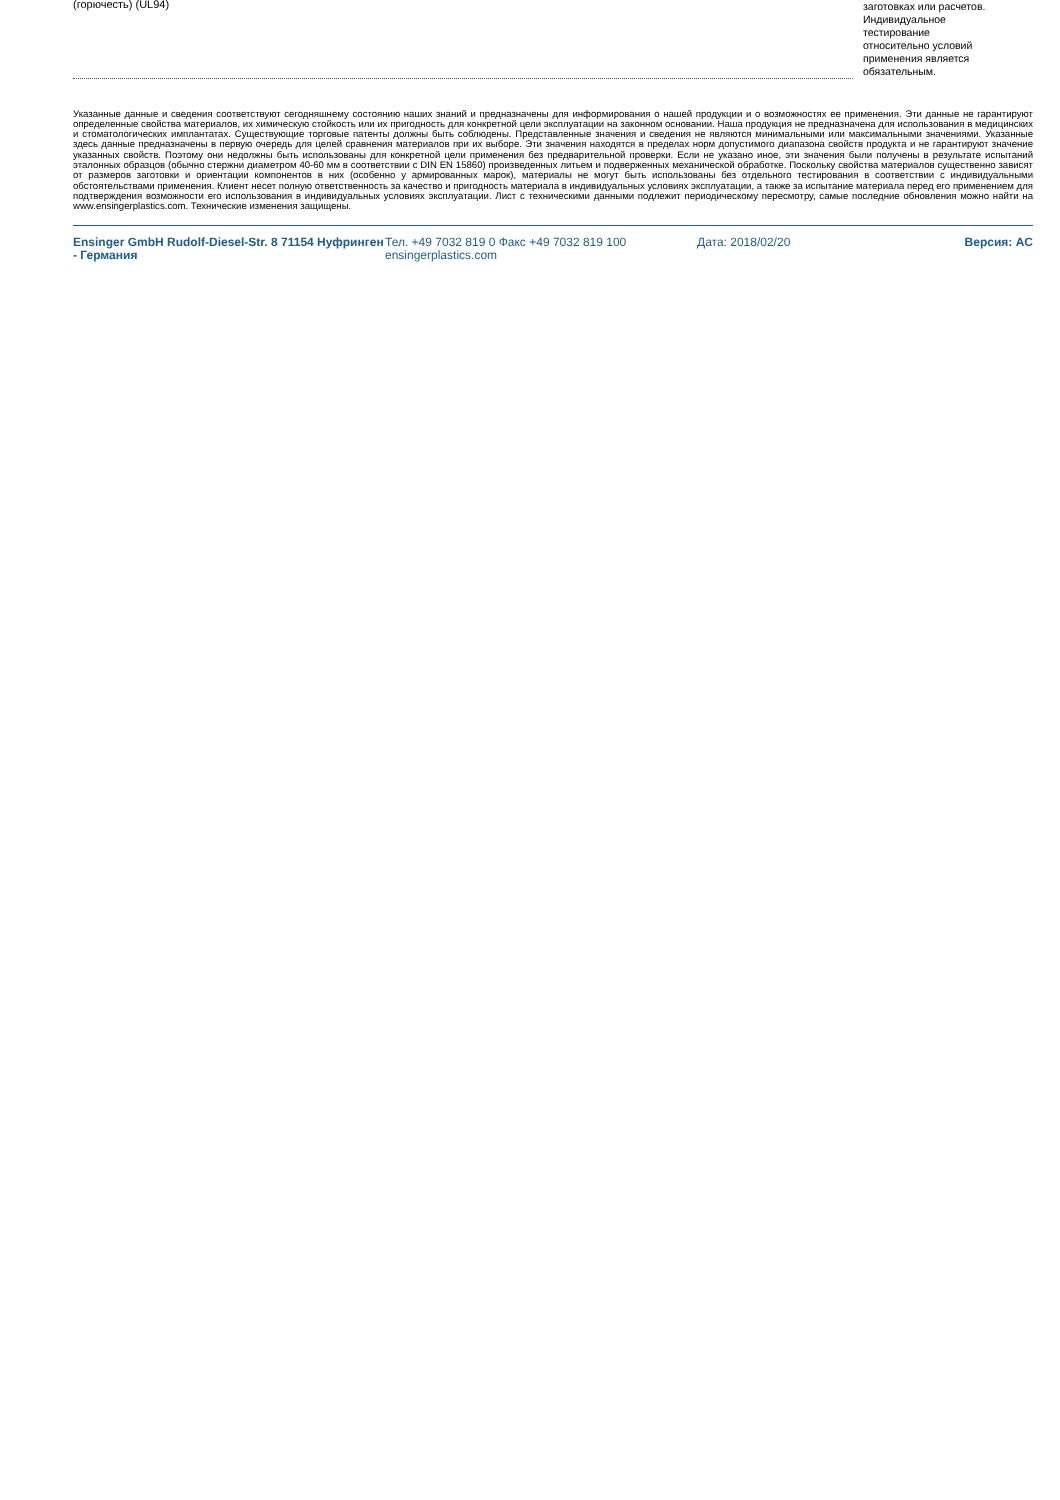| (горючесть) (UL94) | | заготовках или расчетов. Индивидуальное тестирование относительно условий применения является обязательным. |
Указанные данные и сведения соответствуют сегодняшнему состоянию наших знаний и предназначены для информирования о нашей продукции и о возможностях ее применения. Эти данные не гарантируют определенные свойства материалов, их химическую стойкость или их пригодность для конкретной цели эксплуатации на законном основании. Наша продукция не предназначена для использования в медицинских и стоматологических имплантатах. Существующие торговые патенты должны быть соблюдены. Представленные значения и сведения не являются минимальными или максимальными значениями. Указанные здесь данные предназначены в первую очередь для целей сравнения материалов при их выборе. Эти значения находятся в пределах норм допустимого диапазона свойств продукта и не гарантируют значение указанных свойств. Поэтому они недолжны быть использованы для конкретной цели применения без предварительной проверки. Если не указано иное, эти значения были получены в результате испытаний эталонных образцов (обычно стержни диаметром 40-60 мм в соответствии с DIN EN 15860) произведенных литьем и подверженных механической обработке. Поскольку свойства материалов существенно зависят от размеров заготовки и ориентации компонентов в них (особенно у армированных марок), материалы не могут быть использованы без отдельного тестирования в соответствии с индивидуальными обстоятельствами применения. Клиент несет полную ответственность за качество и пригодность материала в индивидуальных условиях эксплуатации, а также за испытание материала перед его применением для подтверждения возможности его использования в индивидуальных условиях эксплуатации. Лист с техническими данными подлежит периодическому пересмотру, самые последние обновления можно найти на www.ensingerplastics.com. Технические изменения защищены.
Ensinger GmbH Rudolf-Diesel-Str. 8 71154 Нуфринген - Германия
Тел. +49 7032 819 0 Факс +49 7032 819 100 ensingerplastics.com
Дата: 2018/02/20 Версия: AC